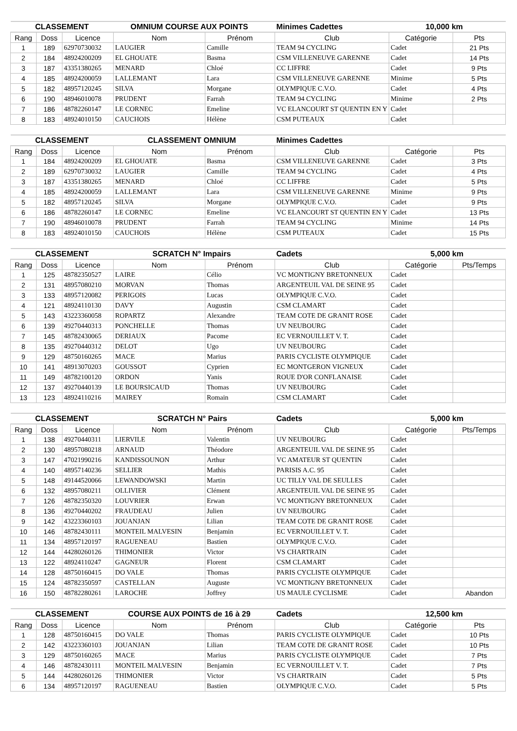| CLASSEMENT | | | OMNIUM COURSE AUX POINTS | | Minimes Cadettes | 10,000 km | |
| Rang | Doss | Licence | Nom | Prénom | Club | Catégorie | Pts |
| 1 | 189 | 62970730032 | LAUGIER | Camille | TEAM 94 CYCLING | Cadet | 21 Pts |
| 2 | 184 | 48924200209 | EL GHOUATE | Basma | CSM VILLENEUVE GARENNE | Cadet | 14 Pts |
| 3 | 187 | 43351380265 | MENARD | Chloé | CC LIFFRE | Cadet | 9 Pts |
| 4 | 185 | 48924200059 | LALLEMANT | Lara | CSM VILLENEUVE GARENNE | Minime | 5 Pts |
| 5 | 182 | 48957120245 | SILVA | Morgane | OLYMPIQUE C.V.O. | Cadet | 4 Pts |
| 6 | 190 | 48946010078 | PRUDENT | Farrah | TEAM 94 CYCLING | Minime | 2 Pts |
| 7 | 186 | 48782260147 | LE CORNEC | Emeline | VC ELANCOURT ST QUENTIN EN Y | Cadet | |
| 8 | 183 | 48924010150 | CAUCHOIS | Hélène | CSM PUTEAUX | Cadet | |
| CLASSEMENT | | | CLASSEMENT OMNIUM | | Minimes Cadettes | | |
| Rang | Doss | Licence | Nom | Prénom | Club | Catégorie | Pts |
| 1 | 184 | 48924200209 | EL GHOUATE | Basma | CSM VILLENEUVE GARENNE | Cadet | 3 Pts |
| 2 | 189 | 62970730032 | LAUGIER | Camille | TEAM 94 CYCLING | Cadet | 4 Pts |
| 3 | 187 | 43351380265 | MENARD | Chloé | CC LIFFRE | Cadet | 5 Pts |
| 4 | 185 | 48924200059 | LALLEMANT | Lara | CSM VILLENEUVE GARENNE | Minime | 9 Pts |
| 5 | 182 | 48957120245 | SILVA | Morgane | OLYMPIQUE C.V.O. | Cadet | 9 Pts |
| 6 | 186 | 48782260147 | LE CORNEC | Emeline | VC ELANCOURT ST QUENTIN EN Y | Cadet | 13 Pts |
| 7 | 190 | 48946010078 | PRUDENT | Farrah | TEAM 94 CYCLING | Minime | 14 Pts |
| 8 | 183 | 48924010150 | CAUCHOIS | Hélène | CSM PUTEAUX | Cadet | 15 Pts |
| CLASSEMENT | | | SCRATCH N° Impairs | | Cadets | 5,000 km | |
| Rang | Doss | Licence | Nom | Prénom | Club | Catégorie | Pts/Temps |
| 1 | 125 | 48782350527 | LAIRE | Célio | VC MONTIGNY BRETONNEUX | Cadet | |
| 2 | 131 | 48957080210 | MORVAN | Thomas | ARGENTEUIL VAL DE SEINE 95 | Cadet | |
| 3 | 133 | 48957120082 | PERIGOIS | Lucas | OLYMPIQUE C.V.O. | Cadet | |
| 4 | 121 | 48924110130 | DAVY | Augustin | CSM CLAMART | Cadet | |
| 5 | 143 | 43223360058 | ROPARTZ | Alexandre | TEAM COTE DE GRANIT ROSE | Cadet | |
| 6 | 139 | 49270440313 | PONCHELLE | Thomas | UV NEUBOURG | Cadet | |
| 7 | 145 | 48782430065 | DERIAUX | Pacome | EC VERNOUILLET V. T. | Cadet | |
| 8 | 135 | 49270440312 | DELOT | Ugo | UV NEUBOURG | Cadet | |
| 9 | 129 | 48750160265 | MACE | Marius | PARIS CYCLISTE OLYMPIQUE | Cadet | |
| 10 | 141 | 48913070203 | GOUSSOT | Cyprien | EC MONTGERON VIGNEUX | Cadet | |
| 11 | 149 | 48782100120 | ORDON | Yanis | ROUE D'OR CONFLANAISE | Cadet | |
| 12 | 137 | 49270440139 | LE BOURSICAUD | Thomas | UV NEUBOURG | Cadet | |
| 13 | 123 | 48924110216 | MAIREY | Romain | CSM CLAMART | Cadet | |
| CLASSEMENT | | | SCRATCH N° Pairs | | Cadets | 5,000 km | |
| Rang | Doss | Licence | Nom | Prénom | Club | Catégorie | Pts/Temps |
| 1 | 138 | 49270440311 | LIERVILE | Valentin | UV NEUBOURG | Cadet | |
| 2 | 130 | 48957080218 | ARNAUD | Théodore | ARGENTEUIL VAL DE SEINE 95 | Cadet | |
| 3 | 147 | 47021990216 | KANDISSOUNON | Arthur | VC AMATEUR ST QUENTIN | Cadet | |
| 4 | 140 | 48957140236 | SELLIER | Mathis | PARISIS A.C. 95 | Cadet | |
| 5 | 148 | 49144520066 | LEWANDOWSKI | Martin | UC TILLY VAL DE SEULLES | Cadet | |
| 6 | 132 | 48957080211 | OLLIVIER | Clément | ARGENTEUIL VAL DE SEINE 95 | Cadet | |
| 7 | 126 | 48782350320 | LOUVRIER | Erwan | VC MONTIGNY BRETONNEUX | Cadet | |
| 8 | 136 | 49270440202 | FRAUDEAU | Julien | UV NEUBOURG | Cadet | |
| 9 | 142 | 43223360103 | JOUANJAN | Lilian | TEAM COTE DE GRANIT ROSE | Cadet | |
| 10 | 146 | 48782430111 | MONTEIL MALVESIN | Benjamin | EC VERNOUILLET V. T. | Cadet | |
| 11 | 134 | 48957120197 | RAGUENEAU | Bastien | OLYMPIQUE C.V.O. | Cadet | |
| 12 | 144 | 44280260126 | THIMONIER | Victor | VS CHARTRAIN | Cadet | |
| 13 | 122 | 48924110247 | GAGNEUR | Florent | CSM CLAMART | Cadet | |
| 14 | 128 | 48750160415 | DO VALE | Thomas | PARIS CYCLISTE OLYMPIQUE | Cadet | |
| 15 | 124 | 48782350597 | CASTELLAN | Auguste | VC MONTIGNY BRETONNEUX | Cadet | |
| 16 | 150 | 48782280261 | LAROCHE | Joffrey | US MAULE CYCLISME | Cadet | Abandon |
| CLASSEMENT | | | COURSE AUX POINTS de 16 à 29 | | Cadets | 12,500 km | |
| Rang | Doss | Licence | Nom | Prénom | Club | Catégorie | Pts |
| 1 | 128 | 48750160415 | DO VALE | Thomas | PARIS CYCLISTE OLYMPIQUE | Cadet | 10 Pts |
| 2 | 142 | 43223360103 | JOUANJAN | Lilian | TEAM COTE DE GRANIT ROSE | Cadet | 10 Pts |
| 3 | 129 | 48750160265 | MACE | Marius | PARIS CYCLISTE OLYMPIQUE | Cadet | 7 Pts |
| 4 | 146 | 48782430111 | MONTEIL MALVESIN | Benjamin | EC VERNOUILLET V. T. | Cadet | 7 Pts |
| 5 | 144 | 44280260126 | THIMONIER | Victor | VS CHARTRAIN | Cadet | 5 Pts |
| 6 | 134 | 48957120197 | RAGUENEAU | Bastien | OLYMPIQUE C.V.O. | Cadet | 5 Pts |